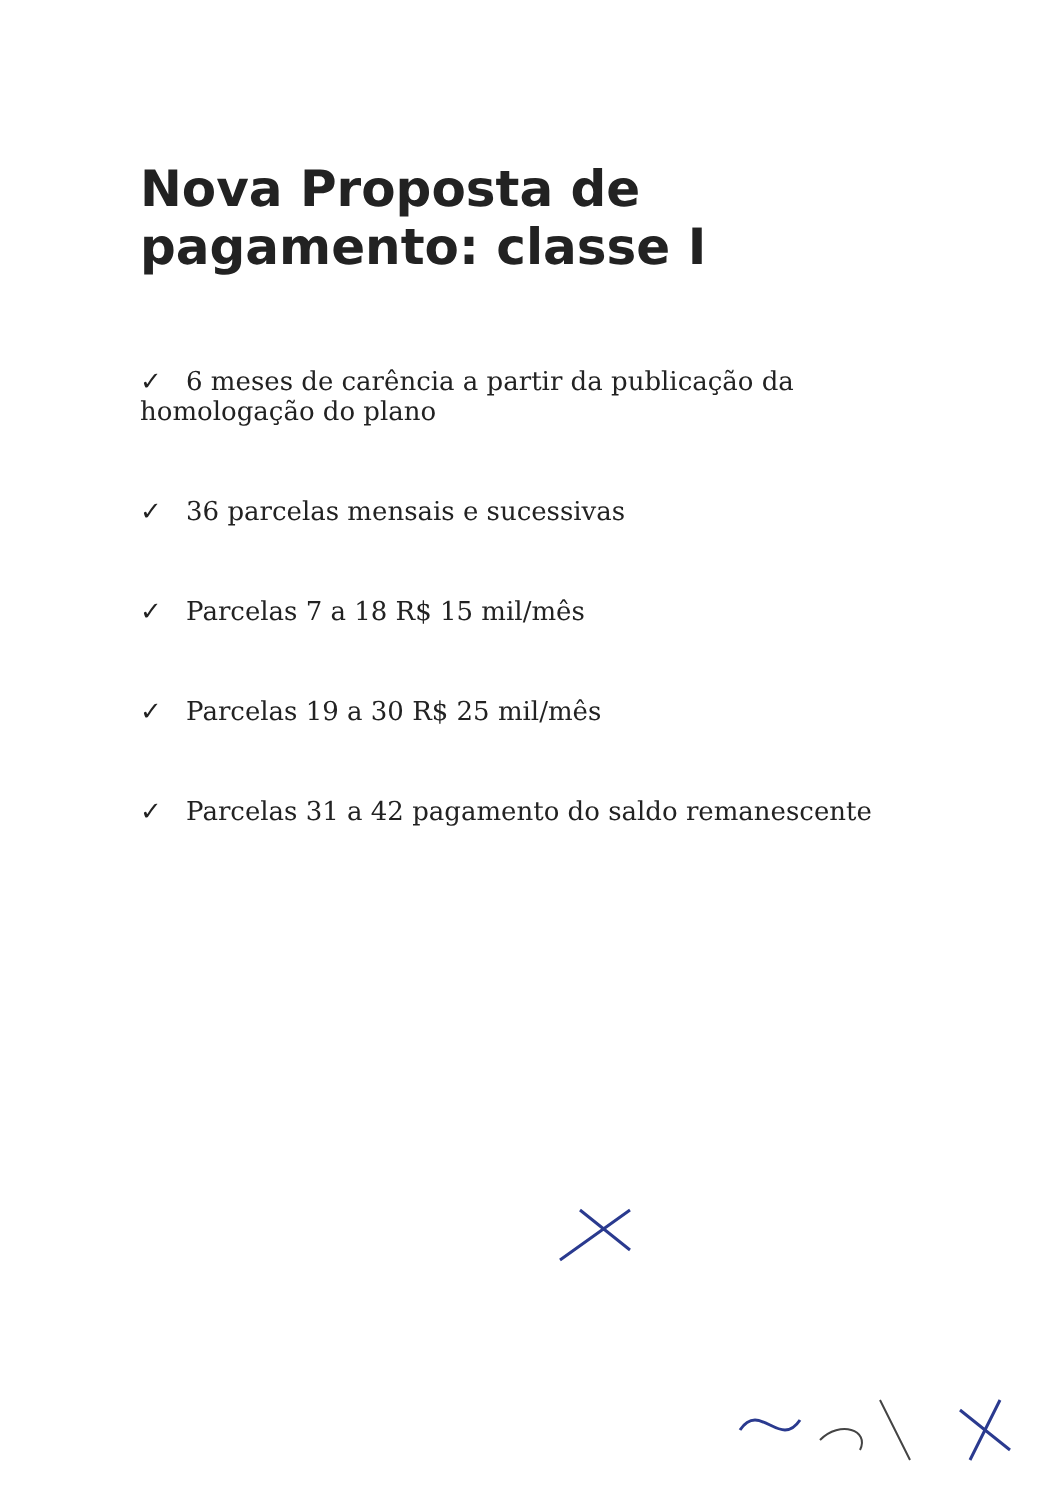Nova Proposta de pagamento: classe I
✓ 6 meses de carência a partir da publicação da homologação do plano
✓ 36 parcelas mensais e sucessivas
✓ Parcelas 7 a 18 R$ 15 mil/mês
✓ Parcelas 19 a 30 R$ 25 mil/mês
✓ Parcelas 31 a 42 pagamento do saldo remanescente